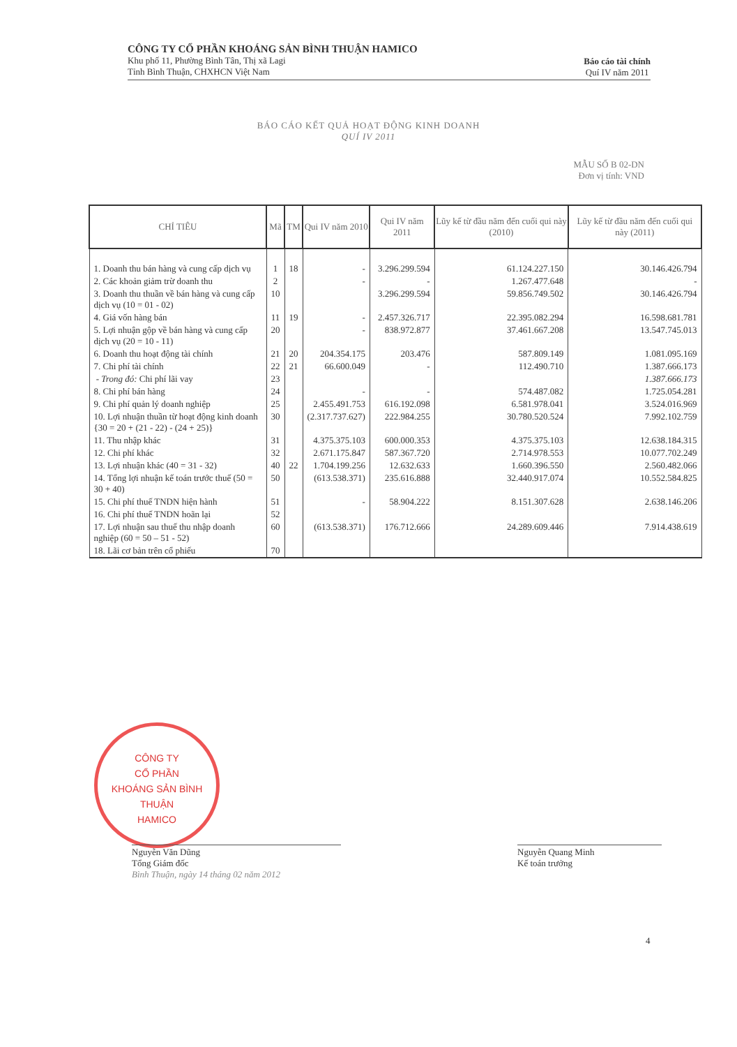CÔNG TY CỔ PHẦN KHOÁNG SẢN BÌNH THUẬN HAMICO
Khu phố 11, Phường Bình Tân, Thị xã Lagi
Tỉnh Bình Thuận, CHXHCN Việt Nam
Báo cáo tài chính
Quí IV năm 2011
BÁO CÁO KẾT QUẢ HOẠT ĐỘNG KINH DOANH
QUÍ IV 2011
MẪU SỐ B 02-DN
Đơn vị tính: VND
| CHỈ TIÊU | Mã | TM | Qui IV năm 2010 | Qui IV năm 2011 | Lũy kế từ đầu năm đến cuối qui này (2010) | Lũy kế từ đầu năm đến cuối qui này (2011) |
| --- | --- | --- | --- | --- | --- | --- |
| 1. Doanh thu bán hàng và cung cấp dịch vụ | 1 | 18 | - | 3.296.299.594 | 61.124.227.150 | 30.146.426.794 |
| 2. Các khoản giảm trừ doanh thu | 2 | | - | - | 1.267.477.648 | - |
| 3. Doanh thu thuần về bán hàng và cung cấp dịch vụ (10 = 01 - 02) | 10 | | | 3.296.299.594 | 59.856.749.502 | 30.146.426.794 |
| 4. Giá vốn hàng bán | 11 | 19 | - | 2.457.326.717 | 22.395.082.294 | 16.598.681.781 |
| 5. Lợi nhuận gộp về bán hàng và cung cấp dịch vụ (20 = 10 - 11) | 20 | | - | 838.972.877 | 37.461.667.208 | 13.547.745.013 |
| 6. Doanh thu hoạt động tài chính | 21 | 20 | 204.354.175 | 203.476 | 587.809.149 | 1.081.095.169 |
| 7. Chi phí tài chính | 22 | 21 | 66.600.049 | - | 112.490.710 | 1.387.666.173 |
| - Trong đó: Chi phí lãi vay | 23 | | | | | 1.387.666.173 |
| 8. Chi phí bán hàng | 24 | | - | - | 574.487.082 | 1.725.054.281 |
| 9. Chi phí quản lý doanh nghiệp | 25 | | 2.455.491.753 | 616.192.098 | 6.581.978.041 | 3.524.016.969 |
| 10. Lợi nhuận thuần từ hoạt động kinh doanh {30 = 20 + (21 - 22) - (24 + 25)} | 30 | | (2.317.737.627) | 222.984.255 | 30.780.520.524 | 7.992.102.759 |
| 11. Thu nhập khác | 31 | | 4.375.375.103 | 600.000.353 | 4.375.375.103 | 12.638.184.315 |
| 12. Chi phí khác | 32 | | 2.671.175.847 | 587.367.720 | 2.714.978.553 | 10.077.702.249 |
| 13. Lợi nhuận khác (40 = 31 - 32) | 40 | 22 | 1.704.199.256 | 12.632.633 | 1.660.396.550 | 2.560.482.066 |
| 14. Tổng lợi nhuận kế toán trước thuế (50 = 30 + 40) | 50 | | (613.538.371) | 235.616.888 | 32.440.917.074 | 10.552.584.825 |
| 15. Chi phí thuế TNDN hiện hành | 51 | | - | 58.904.222 | 8.151.307.628 | 2.638.146.206 |
| 16. Chi phí thuế TNDN hoãn lại | 52 | | | | | |
| 17. Lợi nhuận sau thuế thu nhập doanh nghiệp (60 = 50 – 51 - 52) | 60 | | (613.538.371) | 176.712.666 | 24.289.609.446 | 7.914.438.619 |
| 18. Lãi cơ bản trên cổ phiếu | 70 | | | | | |
CÔNG TY
CỔ PHẦN
KHOÁNG SẢN BÌNH THUẬN
HAMICO
Nguyễn Văn Dũng
Tổng Giám đốc
Bình Thuận, ngày 14 tháng 02 năm 2012
Nguyễn Quang Minh
Kế toán trưởng
4